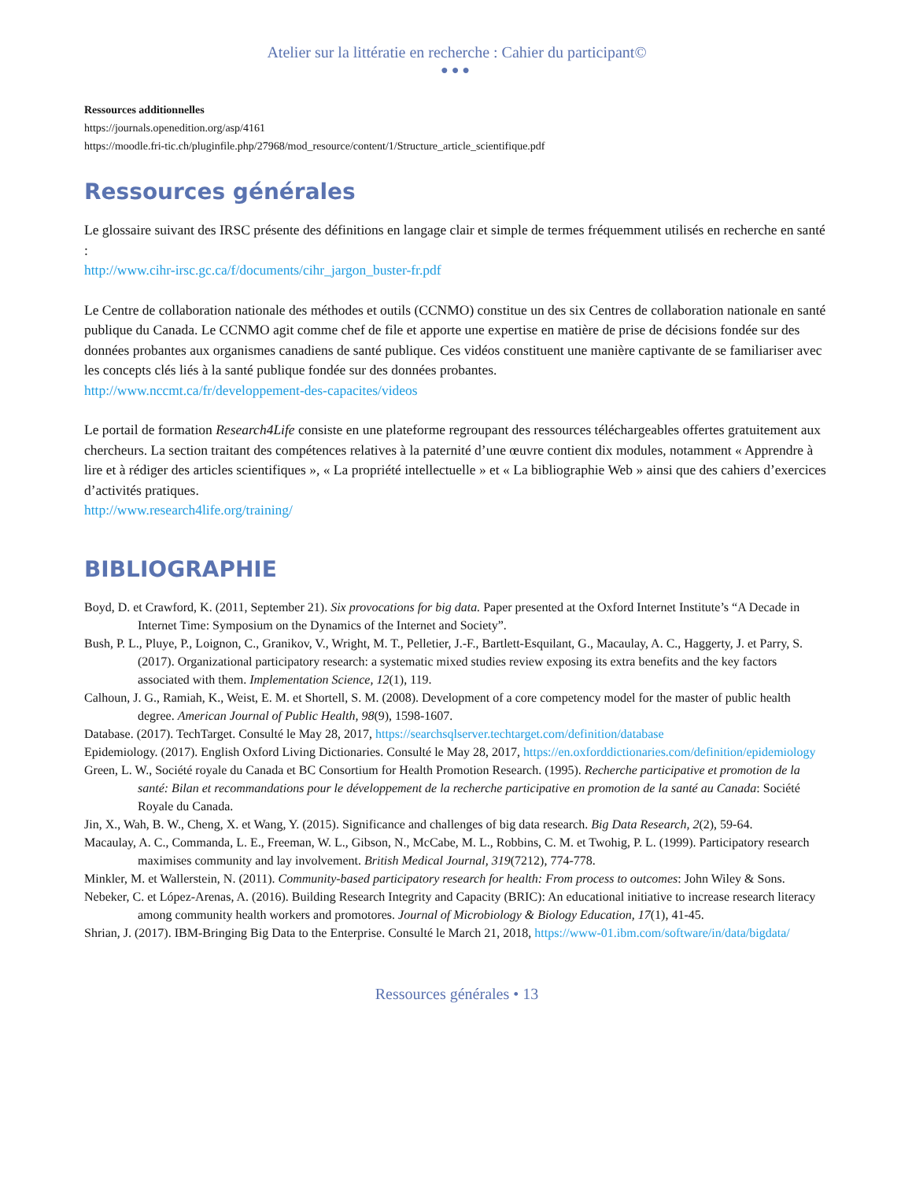Atelier sur la littératie en recherche : Cahier du participant©
●●●
Ressources additionnelles
https://journals.openedition.org/asp/4161
https://moodle.fri-tic.ch/pluginfile.php/27968/mod_resource/content/1/Structure_article_scientifique.pdf
Ressources générales
Le glossaire suivant des IRSC présente des définitions en langage clair et simple de termes fréquemment utilisés en recherche en santé :
http://www.cihr-irsc.gc.ca/f/documents/cihr_jargon_buster-fr.pdf
Le Centre de collaboration nationale des méthodes et outils (CCNMO) constitue un des six Centres de collaboration nationale en santé publique du Canada. Le CCNMO agit comme chef de file et apporte une expertise en matière de prise de décisions fondée sur des données probantes aux organismes canadiens de santé publique. Ces vidéos constituent une manière captivante de se familiariser avec les concepts clés liés à la santé publique fondée sur des données probantes.
http://www.nccmt.ca/fr/developpement-des-capacites/videos
Le portail de formation Research4Life consiste en une plateforme regroupant des ressources téléchargeables offertes gratuitement aux chercheurs. La section traitant des compétences relatives à la paternité d’une œuvre contient dix modules, notamment « Apprendre à lire et à rédiger des articles scientifiques », « La propriété intellectuelle » et « La bibliographie Web » ainsi que des cahiers d’exercices d’activités pratiques.
http://www.research4life.org/training/
BIBLIOGRAPHIE
Boyd, D. et Crawford, K. (2011, September 21). Six provocations for big data. Paper presented at the Oxford Internet Institute’s “A Decade in Internet Time: Symposium on the Dynamics of the Internet and Society”.
Bush, P. L., Pluye, P., Loignon, C., Granikov, V., Wright, M. T., Pelletier, J.-F., Bartlett-Esquilant, G., Macaulay, A. C., Haggerty, J. et Parry, S. (2017). Organizational participatory research: a systematic mixed studies review exposing its extra benefits and the key factors associated with them. Implementation Science, 12(1), 119.
Calhoun, J. G., Ramiah, K., Weist, E. M. et Shortell, S. M. (2008). Development of a core competency model for the master of public health degree. American Journal of Public Health, 98(9), 1598-1607.
Database. (2017). TechTarget. Consulté le May 28, 2017, https://searchsqlserver.techtarget.com/definition/database
Epidemiology. (2017). English Oxford Living Dictionaries. Consulté le May 28, 2017, https://en.oxforddictionaries.com/definition/epidemiology
Green, L. W., Société royale du Canada et BC Consortium for Health Promotion Research. (1995). Recherche participative et promotion de la santé: Bilan et recommandations pour le développement de la recherche participative en promotion de la santé au Canada: Société Royale du Canada.
Jin, X., Wah, B. W., Cheng, X. et Wang, Y. (2015). Significance and challenges of big data research. Big Data Research, 2(2), 59-64.
Macaulay, A. C., Commanda, L. E., Freeman, W. L., Gibson, N., McCabe, M. L., Robbins, C. M. et Twohig, P. L. (1999). Participatory research maximises community and lay involvement. British Medical Journal, 319(7212), 774-778.
Minkler, M. et Wallerstein, N. (2011). Community-based participatory research for health: From process to outcomes: John Wiley & Sons.
Nebeker, C. et López-Arenas, A. (2016). Building Research Integrity and Capacity (BRIC): An educational initiative to increase research literacy among community health workers and promotores. Journal of Microbiology & Biology Education, 17(1), 41-45.
Shrian, J. (2017). IBM-Bringing Big Data to the Enterprise. Consulté le March 21, 2018, https://www-01.ibm.com/software/in/data/bigdata/
Ressources générales • 13